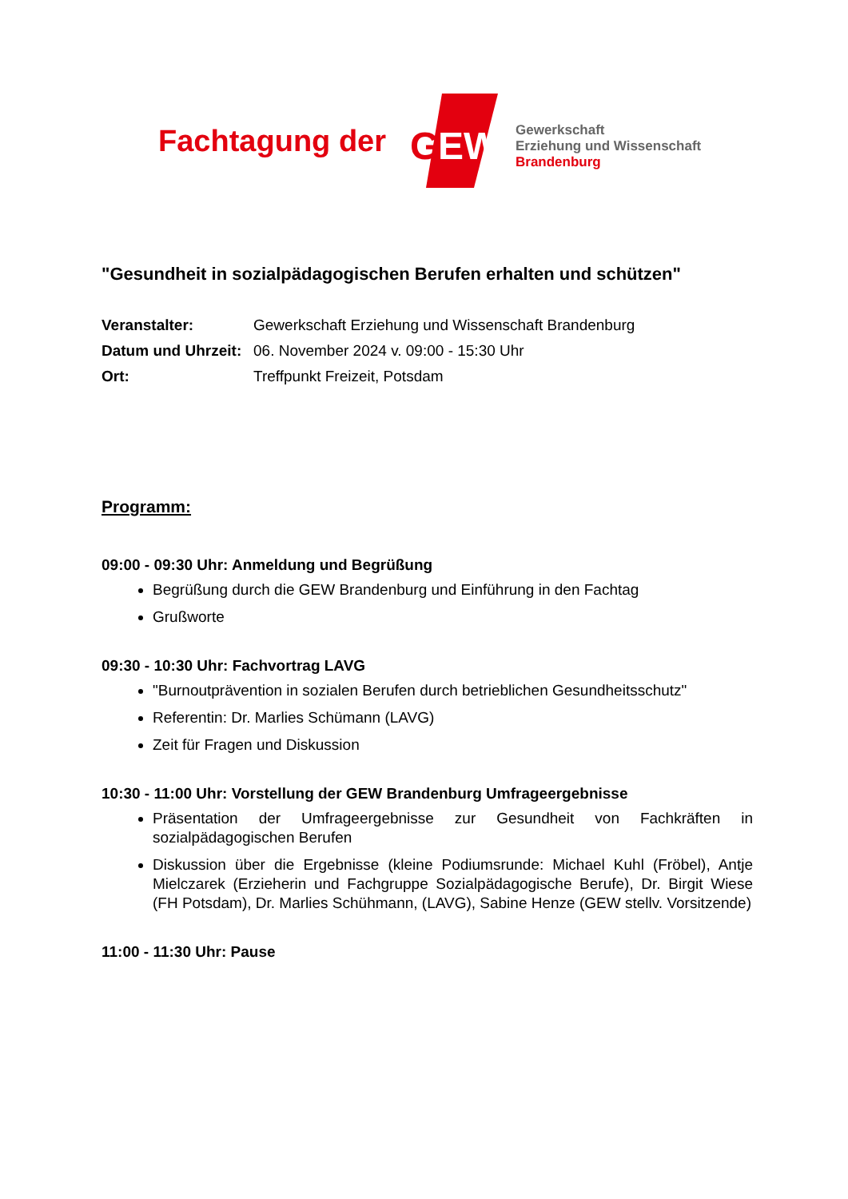Fachtagung der
G
EW
Gewerkschaft
Erziehung und Wissenschaft
Brandenburg
"Gesundheit in sozialpädagogischen Berufen erhalten und schützen"
Veranstalter: Gewerkschaft Erziehung und Wissenschaft Brandenburg Datum und Uhrzeit: 06. November 2024 v. 09:00 - 15:30 Uhr Ort: Treffpunkt Freizeit, Potsdam
Programm:
09:00 - 09:30 Uhr: Anmeldung und Begrüßung
Begrüßung durch die GEW Brandenburg und Einführung in den Fachtag
Grußworte
09:30 - 10:30 Uhr: Fachvortrag LAVG
"Burnoutprävention in sozialen Berufen durch betrieblichen Gesundheitsschutz"
Referentin: Dr. Marlies Schümann (LAVG)
Zeit für Fragen und Diskussion
10:30 - 11:00 Uhr: Vorstellung der GEW Brandenburg Umfrageergebnisse
Präsentation der Umfrageergebnisse zur Gesundheit von Fachkräften in sozialpädagogischen Berufen
Diskussion über die Ergebnisse (kleine Podiumsrunde: Michael Kuhl (Fröbel), Antje Mielczarek (Erzieherin und Fachgruppe Sozialpädagogische Berufe), Dr. Birgit Wiese (FH Potsdam), Dr. Marlies Schühmann, (LAVG), Sabine Henze (GEW stellv. Vorsitzende)
11:00 - 11:30 Uhr: Pause